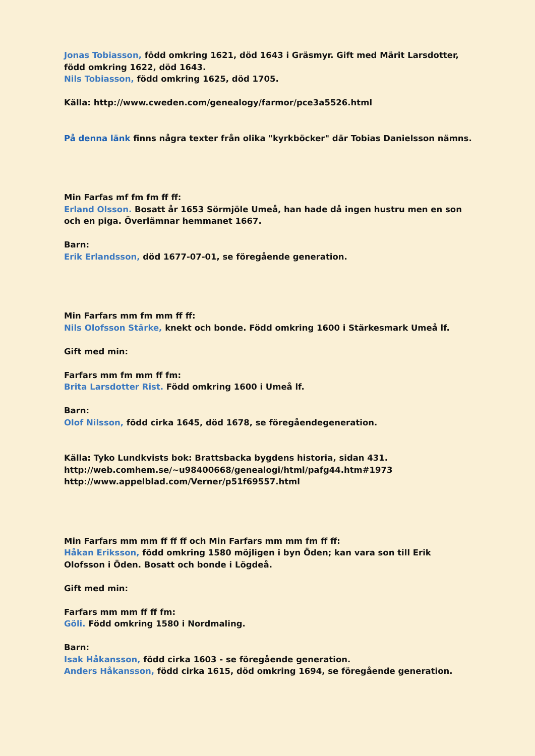Jonas Tobiasson, född omkring 1621, död 1643 i Gräsmyr. Gift med Märit Larsdotter, född omkring 1622, död 1643.
Nils Tobiasson, född omkring 1625, död 1705.
Källa: http://www.cweden.com/genealogy/farmor/pce3a5526.html
På denna länk finns några texter från olika "kyrkböcker" där Tobias Danielsson nämns.
Min Farfas mf fm fm ff ff:
Erland Olsson. Bosatt år 1653 Sörmjöle Umeå, han hade då ingen hustru men en son och en piga. Överlämnar hemmanet 1667.
Barn:
Erik Erlandsson, död 1677-07-01, se föregående generation.
Min Farfars mm fm mm ff ff:
Nils Olofsson Stärke, knekt och bonde. Född omkring 1600 i Stärkesmark Umeå lf.
Gift med min:
Farfars mm fm mm ff fm:
Brita Larsdotter Rist. Född omkring 1600 i Umeå lf.
Barn:
Olof Nilsson, född cirka 1645, död 1678, se föregåendegeneration.
Källa: Tyko Lundkvists bok: Brattsbacka bygdens historia, sidan 431.
http://web.comhem.se/~u98400668/genealogi/html/pafg44.htm#1973
http://www.appelblad.com/Verner/p51f69557.html
Min Farfars mm mm ff ff ff och Min Farfars mm mm fm ff ff:
Håkan Eriksson, född omkring 1580 möjligen i byn Öden; kan vara son till Erik Olofsson i Öden. Bosatt och bonde i Lögdeå.
Gift med min:
Farfars mm mm ff ff fm:
Göli. Född omkring 1580 i Nordmaling.
Barn:
Isak Håkansson, född cirka 1603 - se föregående generation.
Anders Håkansson, född cirka 1615, död omkring 1694, se föregående generation.